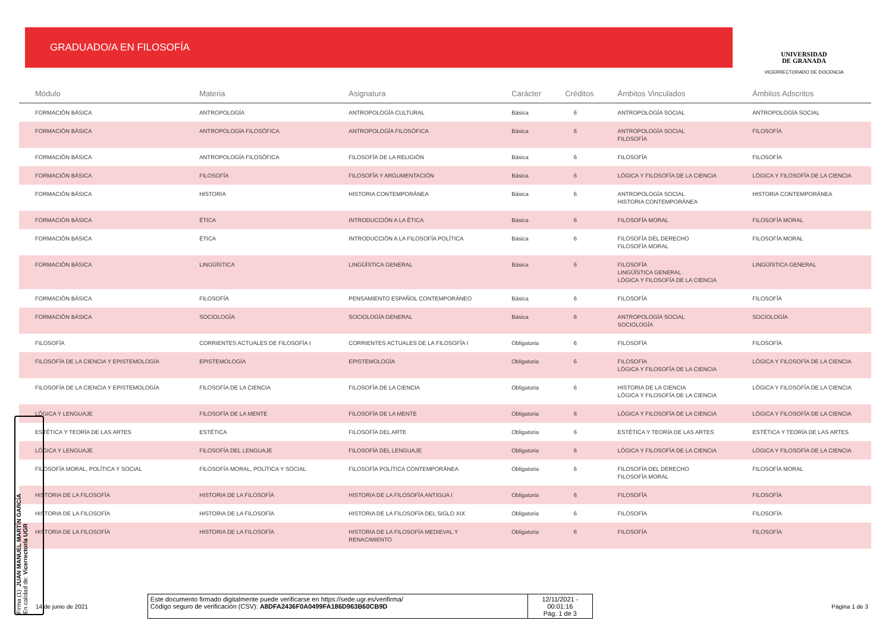GRADUADO/A EN FILOSOFÍA
UNIVERSIDAD
DE GRANADA
VICERRECTORADO DE DOCENCIA
| Módulo | Materia | Asignatura | Carácter | Créditos | Ámbitos Vinculados | Ámbitos Adscritos |
| --- | --- | --- | --- | --- | --- | --- |
| FORMACIÓN BÁSICA | ANTROPOLOGÍA | ANTROPOLOGÍA CULTURAL | Básica | 6 | ANTROPOLOGÍA SOCIAL | ANTROPOLOGÍA SOCIAL |
| FORMACIÓN BÁSICA | ANTROPOLOGÍA FILOSÓFICA | ANTROPOLOGÍA FILOSÓFICA | Básica | 6 | ANTROPOLOGÍA SOCIAL FILOSOFÍA | FILOSOFÍA |
| FORMACIÓN BÁSICA | ANTROPOLOGÍA FILOSÓFICA | FILOSOFÍA DE LA RELIGIÓN | Básica | 6 | FILOSOFÍA | FILOSOFÍA |
| FORMACIÓN BÁSICA | FILOSOFÍA | FILOSOFÍA Y ARGUMENTACIÓN | Básica | 6 | LÓGICA Y FILOSOFÍA DE LA CIENCIA | LÓGICA Y FILOSOFÍA DE LA CIENCIA |
| FORMACIÓN BÁSICA | HISTORIA | HISTORIA CONTEMPORÁNEA | Básica | 6 | ANTROPOLOGÍA SOCIAL HISTORIA CONTEMPORÁNEA | HISTORIA CONTEMPORÁNEA |
| FORMACIÓN BÁSICA | ÉTICA | INTRODUCCIÓN A LA ÉTICA | Básica | 6 | FILOSOFÍA MORAL | FILOSOFÍA MORAL |
| FORMACIÓN BÁSICA | ÉTICA | INTRODUCCIÓN A LA FILOSOFÍA POLÍTICA | Básica | 6 | FILOSOFÍA DEL DERECHO FILOSOFÍA MORAL | FILOSOFÍA MORAL |
| FORMACIÓN BÁSICA | LINGÜÍSTICA | LINGÜÍSTICA GENERAL | Básica | 6 | FILOSOFÍA LINGÜÍSTICA GENERAL LÓGICA Y FILOSOFÍA DE LA CIENCIA | LINGÜÍSTICA GENERAL |
| FORMACIÓN BÁSICA | FILOSOFÍA | PENSAMIENTO ESPAÑOL CONTEMPORÁNEO | Básica | 6 | FILOSOFÍA | FILOSOFÍA |
| FORMACIÓN BÁSICA | SOCIOLOGÍA | SOCIOLOGÍA GENERAL | Básica | 6 | ANTROPOLOGÍA SOCIAL SOCIOLOGÍA | SOCIOLOGÍA |
| FILOSOFÍA | CORRIENTES ACTUALES DE FILOSOFÍA I | CORRIENTES ACTUALES DE LA FILOSOFÍA I | Obligatoria | 6 | FILOSOFÍA | FILOSOFÍA |
| FILOSOFÍA DE LA CIENCIA Y EPISTEMOLOGÍA | EPISTEMOLOGÍA | EPISTEMOLOGÍA | Obligatoria | 6 | FILOSOFÍA LÓGICA Y FILOSOFÍA DE LA CIENCIA | LÓGICA Y FILOSOFÍA DE LA CIENCIA |
| FILOSOFÍA DE LA CIENCIA Y EPISTEMOLOGÍA | FILOSOFÍA DE LA CIENCIA | FILOSOFÍA DE LA CIENCIA | Obligatoria | 6 | HISTORIA DE LA CIENCIA LÓGICA Y FILOSOFÍA DE LA CIENCIA | LÓGICA Y FILOSOFÍA DE LA CIENCIA |
| LÓGICA Y LENGUAJE | FILOSOFÍA DE LA MENTE | FILOSOFÍA DE LA MENTE | Obligatoria | 6 | LÓGICA Y FILOSOFÍA DE LA CIENCIA | LÓGICA Y FILOSOFÍA DE LA CIENCIA |
| ESTÉTICA Y TEORÍA DE LAS ARTES | ESTÉTICA | FILOSOFÍA DEL ARTE | Obligatoria | 6 | ESTÉTICA Y TEORÍA DE LAS ARTES | ESTÉTICA Y TEORÍA DE LAS ARTES |
| LÓGICA Y LENGUAJE | FILOSOFÍA DEL LENGUAJE | FILOSOFÍA DEL LENGUAJE | Obligatoria | 6 | LÓGICA Y FILOSOFÍA DE LA CIENCIA | LÓGICA Y FILOSOFÍA DE LA CIENCIA |
| FILOSOFÍA MORAL, POLÍTICA Y SOCIAL | FILOSOFÍA MORAL, POLÍTICA Y SOCIAL | FILOSOFÍA POLÍTICA CONTEMPORÁNEA | Obligatoria | 6 | FILOSOFÍA DEL DERECHO FILOSOFÍA MORAL | FILOSOFÍA MORAL |
| HISTORIA DE LA FILOSOFÍA | HISTORIA DE LA FILOSOFÍA | HISTORIA DE LA FILOSOFÍA ANTIGUA I | Obligatoria | 6 | FILOSOFÍA | FILOSOFÍA |
| HISTORIA DE LA FILOSOFÍA | HISTORIA DE LA FILOSOFÍA | HISTORIA DE LA FILOSOFÍA DEL SIGLO XIX | Obligatoria | 6 | FILOSOFÍA | FILOSOFÍA |
| HISTORIA DE LA FILOSOFÍA | HISTORIA DE LA FILOSOFÍA | HISTORIA DE LA FILOSOFÍA MEDIEVAL Y RENACIMIENTO | Obligatoria | 6 | FILOSOFÍA | FILOSOFÍA |
14 de junio de 2021
Este documento firmado digitalmente puede verificarse en https://sede.ugr.es/verifirma/
Código seguro de verificación (CSV): A8DFA2436F0A0499FA186D963B60CB9D
12/11/2021 - 00:01:16
Pág. 1 de 3
Página 1 de 3
Firma (1): JUAN MANUEL MARTÍN GARCÍA
En calidad de: Vicerrector/a UGR